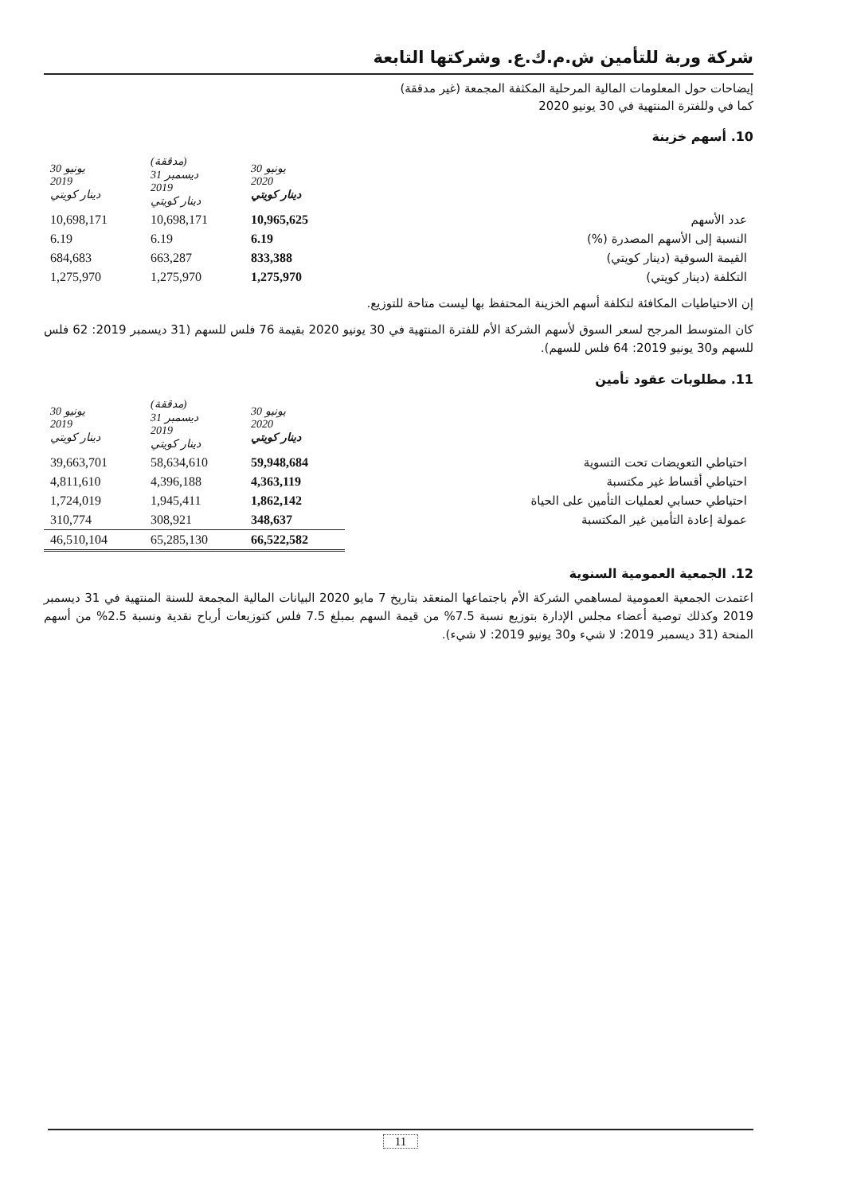شركة وربة للتأمين ش.م.ك.ع. وشركتها التابعة
إيضاحات حول المعلومات المالية المرحلية المكثفة المجمعة (غير مدققة)
كما في وللفترة المنتهية في 30 يونيو 2020
10. أسهم خزينة
| | 30 يونيو 2020 دينار كويتي | (مدققة) 31 ديسمبر 2019 دينار كويتي | 30 يونيو 2019 دينار كويتي |
| --- | --- | --- | --- |
| عدد الأسهم | 10,965,625 | 10,698,171 | 10,698,171 |
| النسبة إلى الأسهم المصدرة (%) | 6.19 | 6.19 | 6.19 |
| القيمة السوقية (دينار كويتي) | 833,388 | 663,287 | 684,683 |
| التكلفة (دينار كويتي) | 1,275,970 | 1,275,970 | 1,275,970 |
إن الاحتياطيات المكافئة لتكلفة أسهم الخزينة المحتفظ بها ليست متاحة للتوزيع.
كان المتوسط المرجح لسعر السوق لأسهم الشركة الأم للفترة المنتهية في 30 يونيو 2020 بقيمة 76 فلس للسهم (31 ديسمبر 2019: 62 فلس للسهم و30 يونيو 2019: 64 فلس للسهم).
11. مطلوبات عقود تأمين
| | 30 يونيو 2020 دينار كويتي | (مدققة) 31 ديسمبر 2019 دينار كويتي | 30 يونيو 2019 دينار كويتي |
| --- | --- | --- | --- |
| احتياطي التعويضات تحت التسوية | 59,948,684 | 58,634,610 | 39,663,701 |
| احتياطي أقساط غير مكتسبة | 4,363,119 | 4,396,188 | 4,811,610 |
| احتياطي حسابي لعمليات التأمين على الحياة | 1,862,142 | 1,945,411 | 1,724,019 |
| عمولة إعادة التأمين غير المكتسبة | 348,637 | 308,921 | 310,774 |
| | 66,522,582 | 65,285,130 | 46,510,104 |
12. الجمعية العمومية السنوية
اعتمدت الجمعية العمومية لمساهمي الشركة الأم باجتماعها المنعقد بتاريخ 7 مايو 2020 البيانات المالية المجمعة للسنة المنتهية في 31 ديسمبر 2019 وكذلك توصية أعضاء مجلس الإدارة بتوزيع نسبة 7.5% من قيمة السهم بمبلغ 7.5 فلس كتوزيعات أرباح نقدية ونسبة 2.5% من أسهم المنحة (31 ديسمبر 2019: لا شيء و30 يونيو 2019: لا شيء).
11